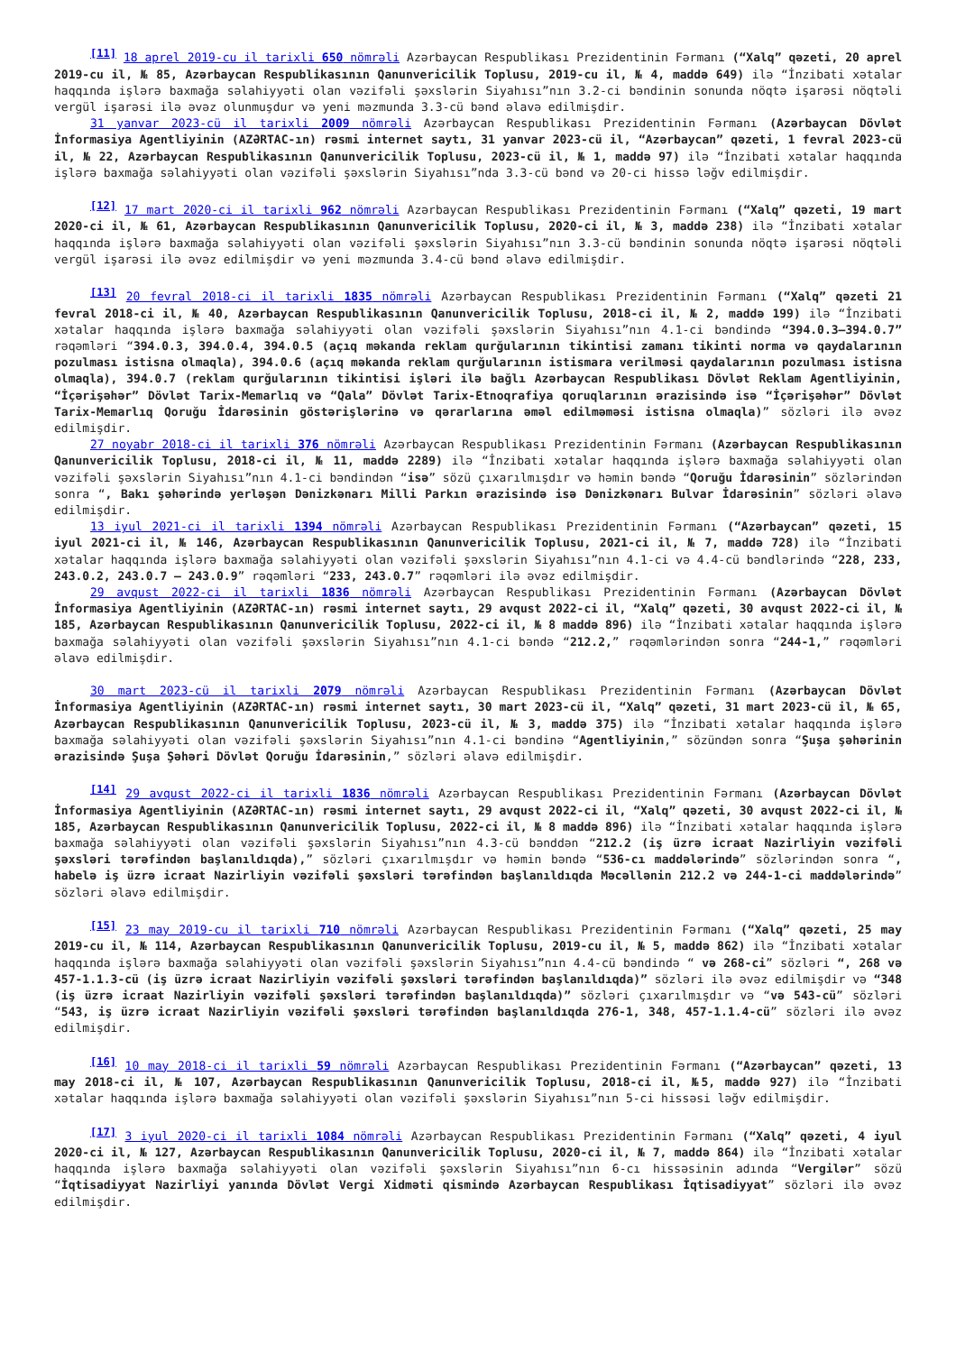<sup>[11]</sup> 18 aprel 2019-cu il tarixli 650 nömrəli Azərbaycan Respublikası Prezidentinin Fərmanı (“Xalq” qəzeti, 20 aprel 2019-cu il, № 85, Azərbaycan Respublikasının Qanunvericilik Toplusu, 2019-cu il, № 4, maddə 649) ilə “İnzibati xətalar haqqında işlərə baxmağa səlahiyyəti olan vəzifəli şəxslərin Siyahısı”nın 3.2-ci bəndinin sonunda nöqtə işarəsi nöqtəli vergül işarəsi ilə əvəz olunmuşdur və yeni məzmunda 3.3-cü bənd əlavə edilmişdir.
31 yanvar 2023-cü il tarixli 2009 nömrəli Azərbaycan Respublikası Prezidentinin Fərmanı (Azərbaycan Dövlət İnformasiya Agentliyinin (AZƏRTAC-ın) rəsmi internet saytı, 31 yanvar 2023-cü il, “Azərbaycan” qəzeti, 1 fevral 2023-cü il, № 22, Azərbaycan Respublikasının Qanunvericilik Toplusu, 2023-cü il, № 1, maddə 97) ilə “İnzibati xətalar haqqında işlərə baxmağa səlahiyyəti olan vəzifəli şəxslərin Siyahısı”nda 3.3-cü bənd və 20-ci hissə ləğv edilmişdir.
<sup>[12]</sup> 17 mart 2020-ci il tarixli 962 nömrəli Azərbaycan Respublikası Prezidentinin Fərmanı (“Xalq” qəzeti, 19 mart 2020-ci il, № 61, Azərbaycan Respublikasının Qanunvericilik Toplusu, 2020-ci il, № 3, maddə 238) ilə “İnzibati xətalar haqqında işlərə baxmağa səlahiyyəti olan vəzifəli şəxslərin Siyahısı”nın 3.3-cü bəndinin sonunda nöqtə işarəsi nöqtəli vergül işarəsi ilə əvəz edilmişdir və yeni məzmunda 3.4-cü bənd əlavə edilmişdir.
<sup>[13]</sup> 20 fevral 2018-ci il tarixli 1835 nömrəli Azərbaycan Respublikası Prezidentinin Fərmanı (“Xalq” qəzeti 21 fevral 2018-ci il, № 40, Azərbaycan Respublikasının Qanunvericilik Toplusu, 2018-ci il, № 2, maddə 199) ilə “İnzibati xətalar haqqında işlərə baxmağa səlahiyyəti olan vəzifəli şəxslərin Siyahısı”nın 4.1-ci bəndində “394.0.3–394.0.7” rəqəmləri “394.0.3, 394.0.4, 394.0.5 (açıq məkanda reklam qurğularının tikintisi zamanı tikinti norma və qaydalarının pozulması istisna olmaqla), 394.0.6 (açıq məkanda reklam qurğularının istismara verilməsi qaydalarının pozulması istisna olmaqla), 394.0.7 (reklam qurğularının tikintisi işləri ilə bağlı Azərbaycan Respublikası Dövlət Reklam Agentliyinin, “İçərişəhər” Dövlət Tarix-Memarlıq və “Qala” Dövlət Tarix-Etnoqrafiya qoruqlarının ərazisində isə “İçərişəhər” Dövlət Tarix-Memarlıq Qoruğu İdarəsinin göstərişlərinə və qərarlarına əməl edilməməsi istisna olmaqla)” sözləri ilə əvəz edilmişdir.
27 noyabr 2018-ci il tarixli 376 nömrəli Azərbaycan Respublikası Prezidentinin Fərmanı (Azərbaycan Respublikasının Qanunvericilik Toplusu, 2018-ci il, № 11, maddə 2289) ilə “İnzibati xətalar haqqında işlərə baxmağa səlahiyyəti olan vəzifəli şəxslərin Siyahısı”nın 4.1-ci bəndindən “isə” sözü çıxarılmışdır və həmin bəndə “Qoruğu İdarəsinin” sözlərindən sonra “, Bakı şəhərində yerləşən Dənizkənarı Milli Parkın ərazisində isə Dənizkənarı Bulvar İdarəsinin” sözləri əlavə edilmişdir.
13 iyul 2021-ci il tarixli 1394 nömrəli Azərbaycan Respublikası Prezidentinin Fərmanı (“Azərbaycan” qəzeti, 15 iyul 2021-ci il, № 146, Azərbaycan Respublikasının Qanunvericilik Toplusu, 2021-ci il, № 7, maddə 728) ilə “İnzibati xətalar haqqında işlərə baxmağa səlahiyyəti olan vəzifəli şəxslərin Siyahısı”nın 4.1-ci və 4.4-cü bəndlərində “228, 233, 243.0.2, 243.0.7 – 243.0.9” rəqəmləri “233, 243.0.7” rəqəmləri ilə əvəz edilmişdir.
29 avqust 2022-ci il tarixli 1836 nömrəli Azərbaycan Respublikası Prezidentinin Fərmanı (Azərbaycan Dövlət İnformasiya Agentliyinin (AZƏRTAC-ın) rəsmi internet saytı, 29 avqust 2022-ci il, “Xalq” qəzeti, 30 avqust 2022-ci il, № 185, Azərbaycan Respublikasının Qanunvericilik Toplusu, 2022-ci il, № 8 maddə 896) ilə “İnzibati xətalar haqqında işlərə baxmağa səlahiyyəti olan vəzifəli şəxslərin Siyahısı”nın 4.1-ci bəndə “212.2,” rəqəmlərindən sonra “244-1,” rəqəmləri əlavə edilmişdir.
30 mart 2023-cü il tarixli 2079 nömrəli Azərbaycan Respublikası Prezidentinin Fərmanı (Azərbaycan Dövlət İnformasiya Agentliyinin (AZƏRTAC-ın) rəsmi internet saytı, 30 mart 2023-cü il, “Xalq” qəzeti, 31 mart 2023-cü il, № 65, Azərbaycan Respublikasının Qanunvericilik Toplusu, 2023-cü il, № 3, maddə 375) ilə “İnzibati xətalar haqqında işlərə baxmağa səlahiyyəti olan vəzifəli şəxslərin Siyahısı”nın 4.1-ci bəndinə “Agentliyinin,” sözündən sonra “Şuşa şəhərinin ərazisində Şuşa Şəhəri Dövlət Qoruğu İdarəsinin,” sözləri əlavə edilmişdir.
<sup>[14]</sup> 29 avqust 2022-ci il tarixli 1836 nömrəli Azərbaycan Respublikası Prezidentinin Fərmanı (Azərbaycan Dövlət İnformasiya Agentliyinin (AZƏRTAC-ın) rəsmi internet saytı, 29 avqust 2022-ci il, “Xalq” qəzeti, 30 avqust 2022-ci il, № 185, Azərbaycan Respublikasının Qanunvericilik Toplusu, 2022-ci il, № 8 maddə 896) ilə “İnzibati xətalar haqqında işlərə baxmağa səlahiyyəti olan vəzifəli şəxslərin Siyahısı”nın 4.3-cü bənddən “212.2 (iş üzrə icraat Nazirliyin vəzifəli şəxsləri tərəfindən başlanıldıqda),” sözləri çıxarılmışdır və həmin bəndə “536-cı maddələrində” sözlərindən sonra “, habelə iş üzrə icraat Nazirliyin vəzifəli şəxsləri tərəfindən başlanıldıqda Məcəllənin 212.2 və 244-1-ci maddələrində” sözləri əlavə edilmişdir.
<sup>[15]</sup> 23 may 2019-cu il tarixli 710 nömrəli Azərbaycan Respublikası Prezidentinin Fərmanı (“Xalq” qəzeti, 25 may 2019-cu il, № 114, Azərbaycan Respublikasının Qanunvericilik Toplusu, 2019-cu il, № 5, maddə 862) ilə “İnzibati xətalar haqqında işlərə baxmağa səlahiyyəti olan vəzifəli şəxslərin Siyahısı”nın 4.4-cü bəndində “ və 268-ci” sözləri “, 268 və 457-1.1.3-cü (iş üzrə icraat Nazirliyin vəzifəli şəxsləri tərəfindən başlanıldıqda)” sözləri ilə əvəz edilmişdir və “348 (iş üzrə icraat Nazirliyin vəzifəli şəxsləri tərəfindən başlanıldıqda)” sözləri çıxarılmışdır və “və 543-cü” sözləri “543, iş üzrə icraat Nazirliyin vəzifəli şəxsləri tərəfindən başlanıldıqda 276-1, 348, 457-1.1.4-cü” sözləri ilə əvəz edilmişdir.
<sup>[16]</sup> 10 may 2018-ci il tarixli 59 nömrəli Azərbaycan Respublikası Prezidentinin Fərmanı (“Azərbaycan” qəzeti, 13 may 2018-ci il, № 107, Azərbaycan Respublikasının Qanunvericilik Toplusu, 2018-ci il, №5, maddə 927) ilə “İnzibati xətalar haqqında işlərə baxmağa səlahiyyəti olan vəzifəli şəxslərin Siyahısı”nın 5-ci hissəsi ləğv edilmişdir.
<sup>[17]</sup> 3 iyul 2020-ci il tarixli 1084 nömrəli Azərbaycan Respublikası Prezidentinin Fərmanı (“Xalq” qəzeti, 4 iyul 2020-ci il, № 127, Azərbaycan Respublikasının Qanunvericilik Toplusu, 2020-ci il, № 7, maddə 864) ilə “İnzibati xətalar haqqında işlərə baxmağa səlahiyyəti olan vəzifəli şəxslərin Siyahısı”nın 6-cı hissəsinin adında “Vergilər” sözü “İqtisadiyyat Nazirliyi yanında Dövlət Vergi Xidməti qismində Azərbaycan Respublikası İqtisadiyyat” sözləri ilə əvəz edilmişdir.